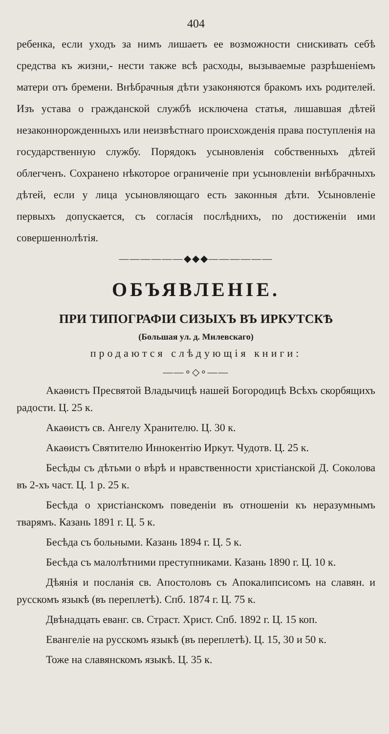404
ребенка, если уходъ за нимъ лишаетъ ее возможности снискивать себѣ средства къ жизни,- нести также всѣ расходы, вызываемые разрѣшеніемъ матери отъ бремени. Внѣбрачныя дѣти узаконяются бракомъ ихъ родителей. Изъ устава о гражданской службѣ исключена статья, лишавшая дѣтей незаконнорожденныхъ или неизвѣстнаго происхожденія права поступленія на государственную службу. Порядокъ усыновленія собственныхъ дѣтей облегченъ. Сохранено нѣкоторое ограниченіе при усыновленіи внѣбрачныхъ дѣтей, если у лица усыновляющаго есть законныя дѣти. Усыновленіе первыхъ допускается, съ согласія послѣднихъ, по достиженіи ими совершеннолѣтія.
——————◆◆◆——————
ОБЪЯВЛЕНІЕ.
ПРИ ТИПОГРАФІИ СИЗЫХЪ ВЪ ИРКУТСКѢ
(Большая ул. д. Милевскаго)
продаются слѣдующія книги:
——∘◇∘——
Акаѳистъ Пресвятой Владычицѣ нашей Богородицѣ Всѣхъ скорбящихъ радости. Ц. 25 к.
Акаѳистъ св. Ангелу Хранителю. Ц. 30 к.
Акаѳистъ Святителю Иннокентію Иркут. Чудотв. Ц. 25 к.
Бесѣды съ дѣтьми о вѣрѣ и нравственности христіанской Д. Соколова въ 2-хъ част. Ц. 1 р. 25 к.
Бесѣда о христіанскомъ поведеніи въ отношеніи къ неразумнымъ тварямъ. Казань 1891 г. Ц. 5 к.
Бесѣда съ больными. Казань 1894 г. Ц. 5 к.
Бесѣда съ малолѣтними преступниками. Казань 1890 г. Ц. 10 к.
Дѣянія и посланія св. Апостоловъ съ Апокалипсисомъ на славян. и русскомъ языкѣ (въ переплетѣ). Спб. 1874 г. Ц. 75 к.
Двѣнадцать еванг. св. Страст. Христ. Спб. 1892 г. Ц. 15 коп.
Евангеліе на русскомъ языкѣ (въ переплетѣ). Ц. 15, 30 и 50 к.
Тоже на славянскомъ языкѣ. Ц. 35 к.